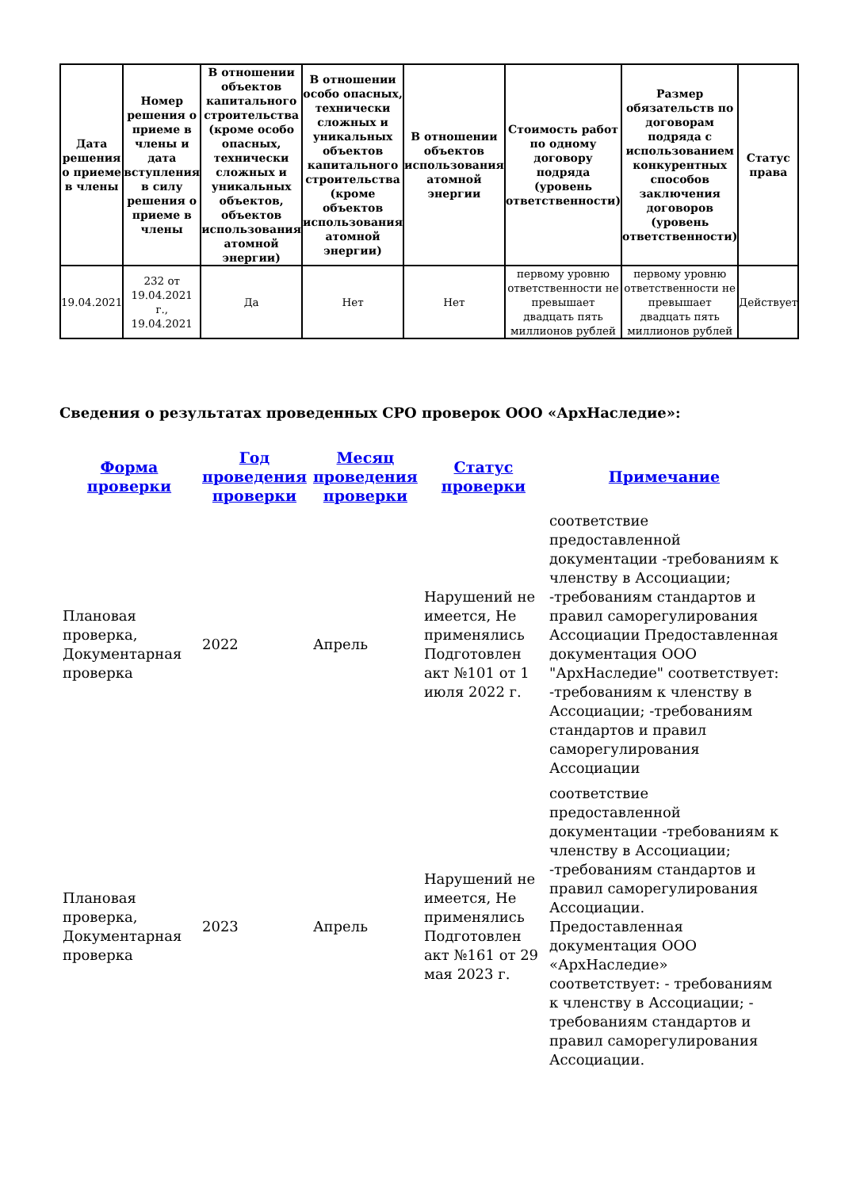| Дата решения о приеме в члены | Номер решения о приеме в члены и дата вступления в силу решения о приеме в члены | В отношении объектов капитального строительства (кроме особо опасных, технически сложных и уникальных объектов, объектов использования атомной энергии) | В отношении особо опасных, технически сложных и уникальных объектов капитального строительства (кроме объектов использования атомной энергии) | В отношении объектов использования атомной энергии | Стоимость работ по одному договору подряда (уровень ответственности) | Размер обязательств по договорам подряда с использованием конкурентных способов заключения договоров (уровень ответственности) | Статус права |
| --- | --- | --- | --- | --- | --- | --- | --- |
| 19.04.2021 | 232 от 19.04.2021 г., 19.04.2021 | Да | Нет | Нет | первому уровню ответственности не превышает двадцать пять миллионов рублей | первому уровню ответственности не превышает двадцать пять миллионов рублей | Действует |
Сведения о результатах проведенных СРО проверок ООО «АрхНаследие»:
| Форма проверки | Год проведения проверки | Месяц проведения проверки | Статус проверки | Примечание |
| --- | --- | --- | --- | --- |
| Плановая проверка, Документарная проверка | 2022 | Апрель | Нарушений не имеется, Не применялись Подготовлен акт №101 от 1 июля 2022 г. | соответствие предоставленной документации -требованиям к членству в Ассоциации; -требованиям стандартов и правил саморегулирования Ассоциации Предоставленная документация ООО "АрхНаследие" соответствует: -требованиям к членству в Ассоциации; -требованиям стандартов и правил саморегулирования Ассоциации |
| Плановая проверка, Документарная проверка | 2023 | Апрель | Нарушений не имеется, Не применялись Подготовлен акт №161 от 29 мая 2023 г. | соответствие предоставленной документации -требованиям к членству в Ассоциации; -требованиям стандартов и правил саморегулирования Ассоциации. Предоставленная документация ООО «АрхНаследие» соответствует: - требованиям к членству в Ассоциации; - требованиям стандартов и правил саморегулирования Ассоциации. |